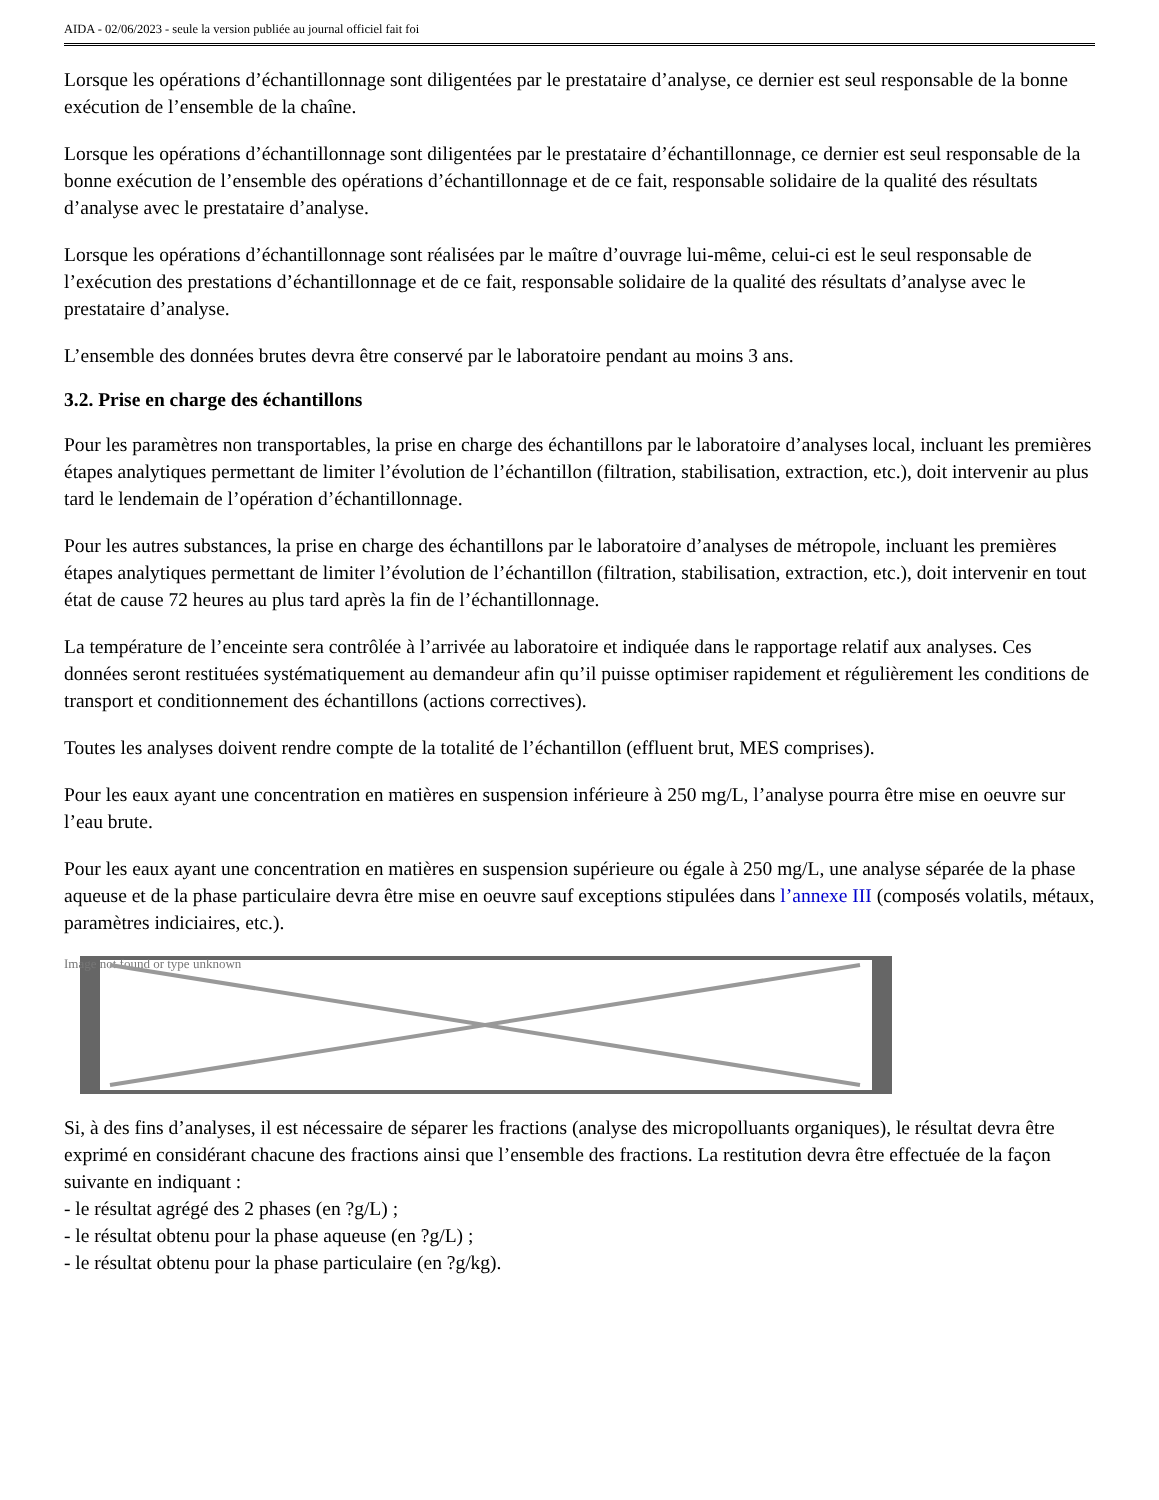AIDA - 02/06/2023 - seule la version publiée au journal officiel fait foi
Lorsque les opérations d’échantillonnage sont diligentées par le prestataire d’analyse, ce dernier est seul responsable de la bonne exécution de l’ensemble de la chaîne.
Lorsque les opérations d’échantillonnage sont diligentées par le prestataire d’échantillonnage, ce dernier est seul responsable de la bonne exécution de l’ensemble des opérations d’échantillonnage et de ce fait, responsable solidaire de la qualité des résultats d’analyse avec le prestataire d’analyse.
Lorsque les opérations d’échantillonnage sont réalisées par le maître d’ouvrage lui-même, celui-ci est le seul responsable de l’exécution des prestations d’échantillonnage et de ce fait, responsable solidaire de la qualité des résultats d’analyse avec le prestataire d’analyse.
L’ensemble des données brutes devra être conservé par le laboratoire pendant au moins 3 ans.
3.2. Prise en charge des échantillons
Pour les paramètres non transportables, la prise en charge des échantillons par le laboratoire d’analyses local, incluant les premières étapes analytiques permettant de limiter l’évolution de l’échantillon (filtration, stabilisation, extraction, etc.), doit intervenir au plus tard le lendemain de l’opération d’échantillonnage.
Pour les autres substances, la prise en charge des échantillons par le laboratoire d’analyses de métropole, incluant les premières étapes analytiques permettant de limiter l’évolution de l’échantillon (filtration, stabilisation, extraction, etc.), doit intervenir en tout état de cause 72 heures au plus tard après la fin de l’échantillonnage.
La température de l’enceinte sera contrôlée à l’arrivée au laboratoire et indiquée dans le rapportage relatif aux analyses. Ces données seront restituées systématiquement au demandeur afin qu’il puisse optimiser rapidement et régulièrement les conditions de transport et conditionnement des échantillons (actions correctives).
Toutes les analyses doivent rendre compte de la totalité de l’échantillon (effluent brut, MES comprises).
Pour les eaux ayant une concentration en matières en suspension inférieure à 250 mg/L, l’analyse pourra être mise en oeuvre sur l’eau brute.
Pour les eaux ayant une concentration en matières en suspension supérieure ou égale à 250 mg/L, une analyse séparée de la phase aqueuse et de la phase particulaire devra être mise en oeuvre sauf exceptions stipulées dans l’annexe III (composés volatils, métaux, paramètres indiciaires, etc.).
Image not found or type unknown
Si, à des fins d’analyses, il est nécessaire de séparer les fractions (analyse des micropolluants organiques), le résultat devra être exprimé en considérant chacune des fractions ainsi que l’ensemble des fractions. La restitution devra être effectuée de la façon suivante en indiquant :
- le résultat agrégé des 2 phases (en ?g/L) ;
- le résultat obtenu pour la phase aqueuse (en ?g/L) ;
- le résultat obtenu pour la phase particulaire (en ?g/kg).